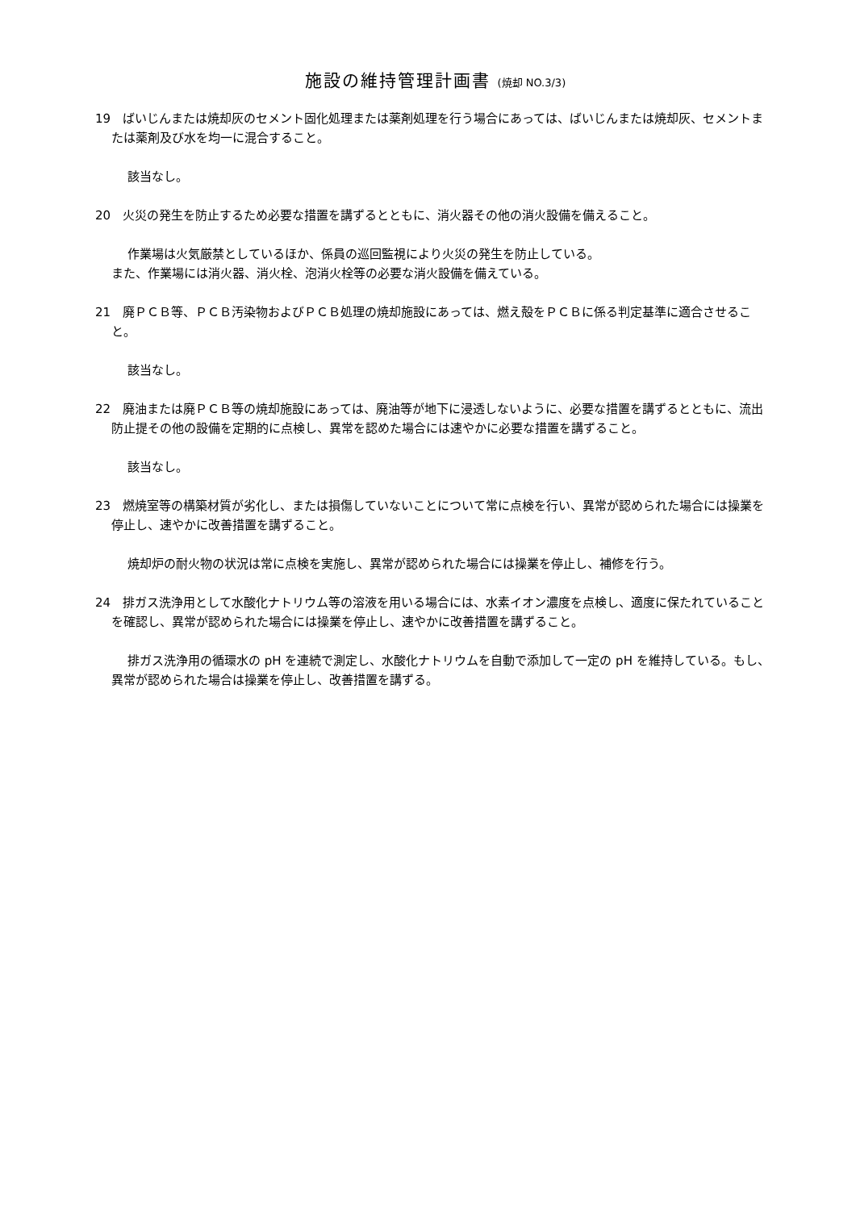施設の維持管理計画書 (焼却 NO.3/3)
19　ばいじんまたは焼却灰のセメント固化処理または薬剤処理を行う場合にあっては、ばいじんまたは焼却灰、セメントまたは薬剤及び水を均一に混合すること。
該当なし。
20　火災の発生を防止するため必要な措置を講ずるとともに、消火器その他の消火設備を備えること。
作業場は火気厳禁としているほか、係員の巡回監視により火災の発生を防止している。
また、作業場には消火器、消火栓、泡消火栓等の必要な消火設備を備えている。
21　廃ＰＣＢ等、ＰＣＢ汚染物およびＰＣＢ処理の焼却施設にあっては、燃え殻をＰＣＢに係る判定基準に適合させること。
該当なし。
22　廃油または廃ＰＣＢ等の焼却施設にあっては、廃油等が地下に浸透しないように、必要な措置を講ずるとともに、流出防止提その他の設備を定期的に点検し、異常を認めた場合には速やかに必要な措置を講ずること。
該当なし。
23　燃焼室等の構築材質が劣化し、または損傷していないことについて常に点検を行い、異常が認められた場合には操業を停止し、速やかに改善措置を講ずること。
焼却炉の耐火物の状況は常に点検を実施し、異常が認められた場合には操業を停止し、補修を行う。
24　排ガス洗浄用として水酸化ナトリウム等の溶液を用いる場合には、水素イオン濃度を点検し、適度に保たれていることを確認し、異常が認められた場合には操業を停止し、速やかに改善措置を講ずること。
排ガス洗浄用の循環水の pH を連続で測定し、水酸化ナトリウムを自動で添加して一定の pH を維持している。もし、異常が認められた場合は操業を停止し、改善措置を講ずる。